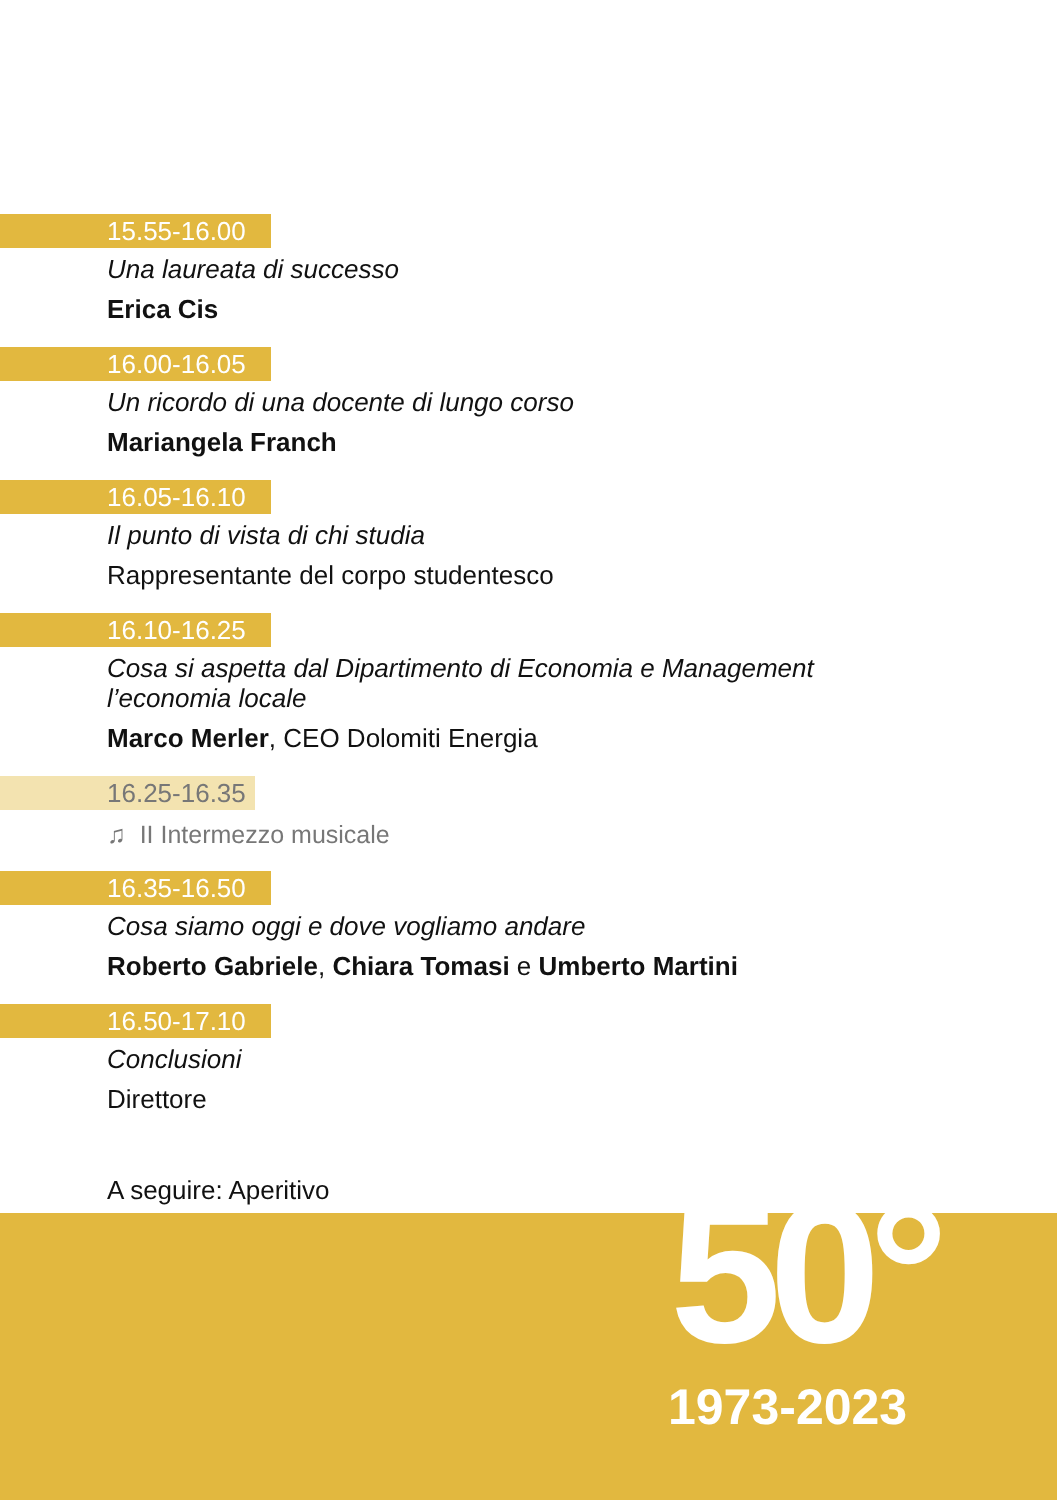15.55-16.00
Una laureata di successo
Erica Cis
16.00-16.05
Un ricordo di una docente di lungo corso
Mariangela Franch
16.05-16.10
Il punto di vista di chi studia
Rappresentante del corpo studentesco
16.10-16.25
Cosa si aspetta dal Dipartimento di Economia e Management
l’economia locale
Marco Merler, CEO Dolomiti Energia
16.25-16.35
♫ II Intermezzo musicale
16.35-16.50
Cosa siamo oggi e dove vogliamo andare
Roberto Gabriele, Chiara Tomasi e Umberto Martini
16.50-17.10
Conclusioni
Direttore
A seguire: Aperitivo
50°
1973-2023